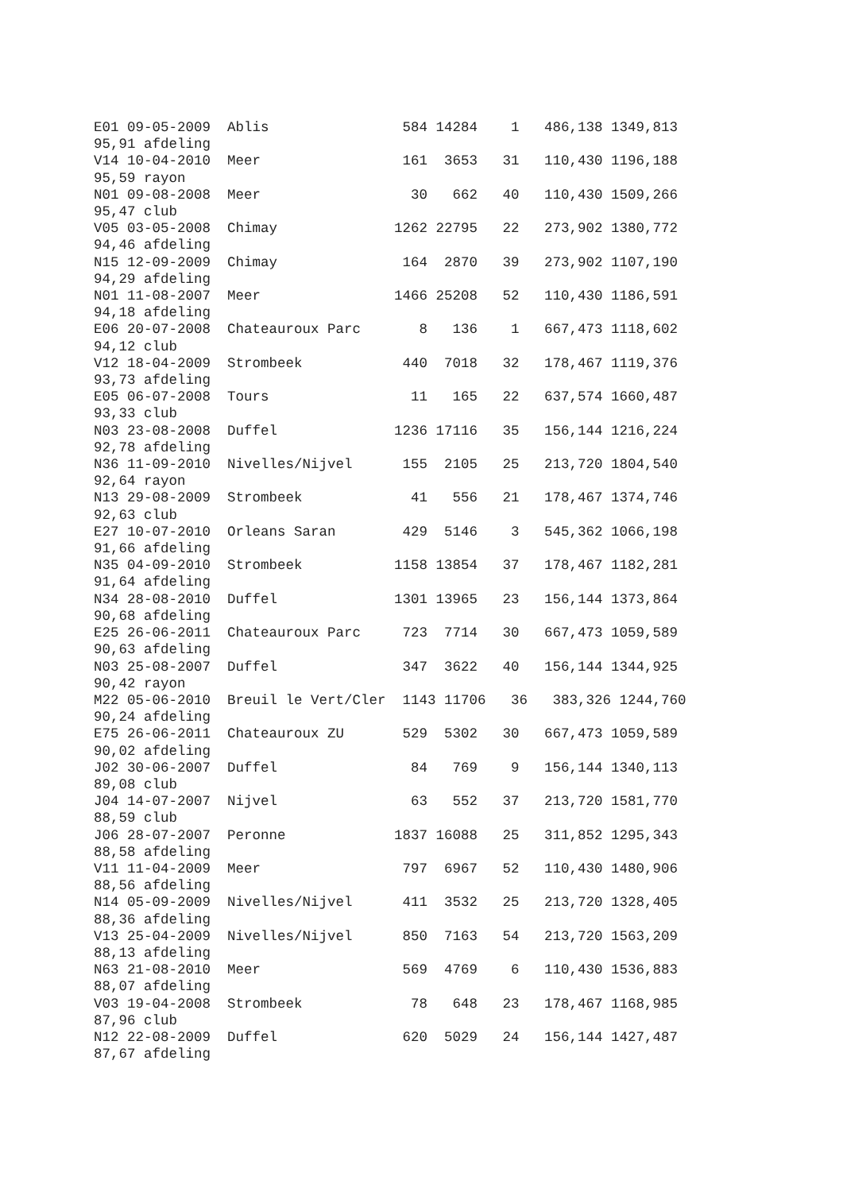E01 09-05-2009 Ablis 584 14284 1 486,138 1349,813 95,91 afdeling V14 10-04-2010 Meer 161 3653 31 110,430 1196,188 95,59 rayon N01 09-08-2008 Meer 30 662 40 110,430 1509,266 95,47 club V05 03-05-2008 Chimay 1262 22795 22 273,902 1380,772 94,46 afdeling N15 12-09-2009 Chimay 164 2870 39 273,902 1107,190 94,29 afdeling N01 11-08-2007 Meer 1466 25208 52 110,430 1186,591 94,18 afdeling E06 20-07-2008 Chateauroux Parc 8 136 1 667,473 1118,602 94,12 club V12 18-04-2009 Strombeek 440 7018 32 178,467 1119,376 93,73 afdeling E05 06-07-2008 Tours 11 165 22 637,574 1660,487 93,33 club N03 23-08-2008 Duffel 1236 17116 35 156,144 1216,224 92,78 afdeling N36 11-09-2010 Nivelles/Nijvel 155 2105 25 213,720 1804,540 92,64 rayon N13 29-08-2009 Strombeek 41 556 21 178,467 1374,746 92,63 club E27 10-07-2010 Orleans Saran 429 5146 3 545,362 1066,198 91,66 afdeling N35 04-09-2010 Strombeek 1158 13854 37 178,467 1182,281 91,64 afdeling N34 28-08-2010 Duffel 1301 13965 23 156,144 1373,864 90,68 afdeling E25 26-06-2011 Chateauroux Parc 723 7714 30 667,473 1059,589 90,63 afdeling N03 25-08-2007 Duffel 347 3622 40 156,144 1344,925 90,42 rayon M22 05-06-2010 Breuil le Vert/Cler 1143 11706 36 383,326 1244,760 90,24 afdeling E75 26-06-2011 Chateauroux ZU 529 5302 30 667,473 1059,589 90,02 afdeling J02 30-06-2007 Duffel 84 769 9 156,144 1340,113 89,08 club J04 14-07-2007 Nijvel 63 552 37 213,720 1581,770 88,59 club J06 28-07-2007 Peronne 1837 16088 25 311,852 1295,343 88,58 afdeling V11 11-04-2009 Meer 797 6967 52 110,430 1480,906 88,56 afdeling N14 05-09-2009 Nivelles/Nijvel 411 3532 25 213,720 1328,405 88,36 afdeling V13 25-04-2009 Nivelles/Nijvel 850 7163 54 213,720 1563,209 88,13 afdeling N63 21-08-2010 Meer 569 4769 6 110,430 1536,883 88,07 afdeling V03 19-04-2008 Strombeek 78 648 23 178,467 1168,985 87,96 club N12 22-08-2009 Duffel 620 5029 24 156,144 1427,487 87,67 afdeling